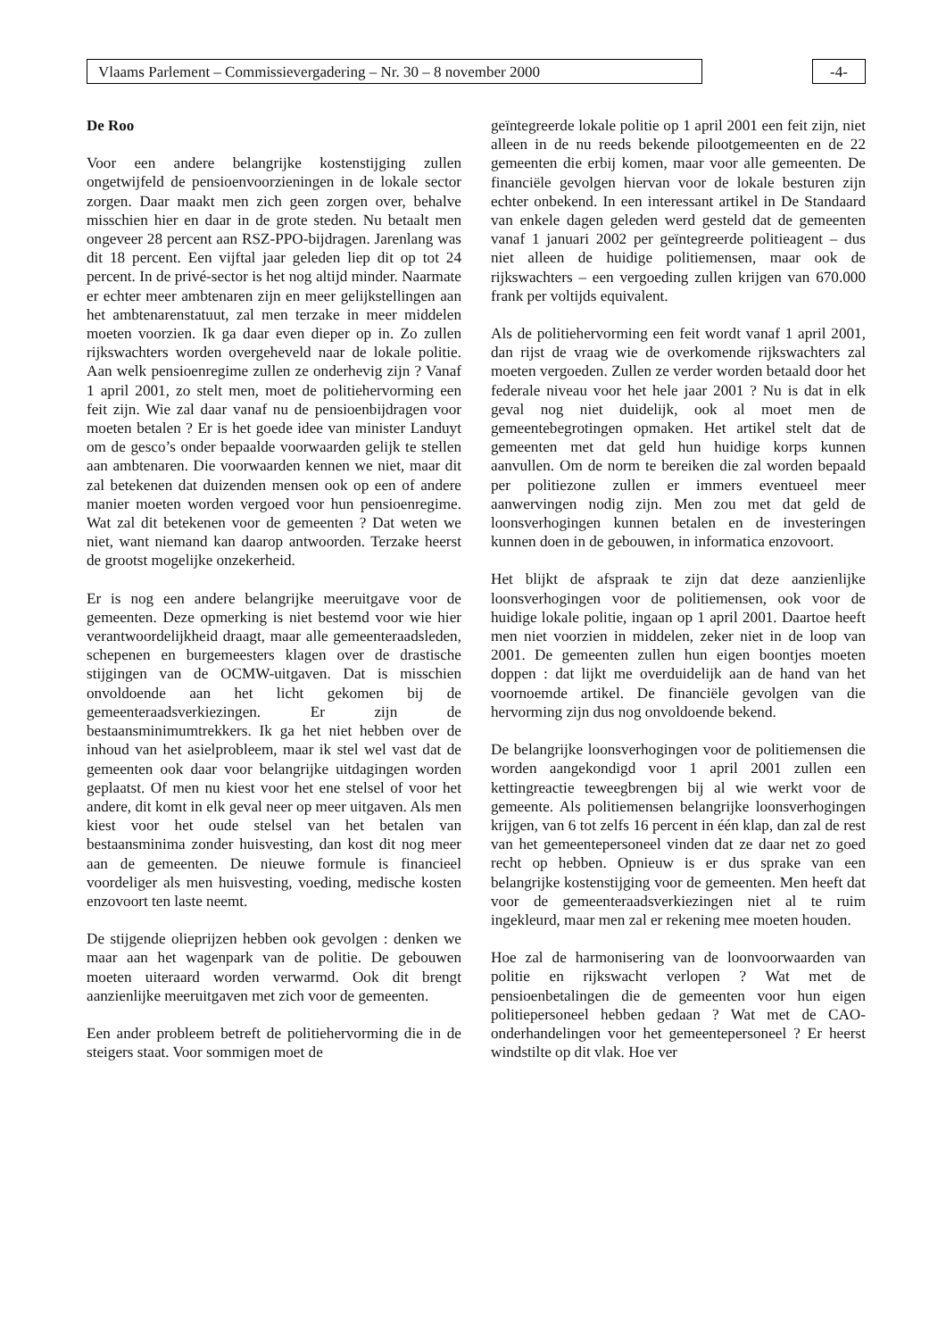Vlaams Parlement – Commissievergadering – Nr. 30 – 8 november 2000 -4-
De Roo
Voor een andere belangrijke kostenstijging zullen ongetwijfeld de pensioenvoorzieningen in de lokale sector zorgen. Daar maakt men zich geen zorgen over, behalve misschien hier en daar in de grote steden. Nu betaalt men ongeveer 28 percent aan RSZ-PPO-bijdragen. Jarenlang was dit 18 percent. Een vijftal jaar geleden liep dit op tot 24 percent. In de privé-sector is het nog altijd minder. Naarmate er echter meer ambtenaren zijn en meer gelijkstellingen aan het ambtenarenstatuut, zal men terzake in meer middelen moeten voorzien. Ik ga daar even dieper op in. Zo zullen rijkswachters worden overgeheveld naar de lokale politie. Aan welk pensioenregime zullen ze onderhevig zijn ? Vanaf 1 april 2001, zo stelt men, moet de politiehervorming een feit zijn. Wie zal daar vanaf nu de pensioenbijdragen voor moeten betalen ? Er is het goede idee van minister Landuyt om de gesco’s onder bepaalde voorwaarden gelijk te stellen aan ambtenaren. Die voorwaarden kennen we niet, maar dit zal betekenen dat duizenden mensen ook op een of andere manier moeten worden vergoed voor hun pensioenregime. Wat zal dit betekenen voor de gemeenten ? Dat weten we niet, want niemand kan daarop antwoorden. Terzake heerst de grootst mogelijke onzekerheid.
Er is nog een andere belangrijke meeruitgave voor de gemeenten. Deze opmerking is niet bestemd voor wie hier verantwoordelijkheid draagt, maar alle gemeenteraadsleden, schepenen en burgemeesters klagen over de drastische stijgingen van de OCMW-uitgaven. Dat is misschien onvoldoende aan het licht gekomen bij de gemeenteraadsverkiezingen. Er zijn de bestaansminimumtrekkers. Ik ga het niet hebben over de inhoud van het asielprobleem, maar ik stel wel vast dat de gemeenten ook daar voor belangrijke uitdagingen worden geplaatst. Of men nu kiest voor het ene stelsel of voor het andere, dit komt in elk geval neer op meer uitgaven. Als men kiest voor het oude stelsel van het betalen van bestaansminima zonder huisvesting, dan kost dit nog meer aan de gemeenten. De nieuwe formule is financieel voordeliger als men huisvesting, voeding, medische kosten enzovoort ten laste neemt.
De stijgende olieprijzen hebben ook gevolgen : denken we maar aan het wagenpark van de politie. De gebouwen moeten uiteraard worden verwarmd. Ook dit brengt aanzienlijke meeruitgaven met zich voor de gemeenten.
Een ander probleem betreft de politiehervorming die in de steigers staat. Voor sommigen moet de
geïntegreerde lokale politie op 1 april 2001 een feit zijn, niet alleen in de nu reeds bekende pilootgemeenten en de 22 gemeenten die erbij komen, maar voor alle gemeenten. De financiële gevolgen hiervan voor de lokale besturen zijn echter onbekend. In een interessant artikel in De Standaard van enkele dagen geleden werd gesteld dat de gemeenten vanaf 1 januari 2002 per geïntegreerde politieagent – dus niet alleen de huidige politiemensen, maar ook de rijkswachters – een vergoeding zullen krijgen van 670.000 frank per voltijds equivalent.
Als de politiehervorming een feit wordt vanaf 1 april 2001, dan rijst de vraag wie de overkomende rijkswachters zal moeten vergoeden. Zullen ze verder worden betaald door het federale niveau voor het hele jaar 2001 ? Nu is dat in elk geval nog niet duidelijk, ook al moet men de gemeentebegrotingen opmaken. Het artikel stelt dat de gemeenten met dat geld hun huidige korps kunnen aanvullen. Om de norm te bereiken die zal worden bepaald per politiezone zullen er immers eventueel meer aanwervingen nodig zijn. Men zou met dat geld de loonsverhogingen kunnen betalen en de investeringen kunnen doen in de gebouwen, in informatica enzovoort.
Het blijkt de afspraak te zijn dat deze aanzienlijke loonsverhogingen voor de politiemensen, ook voor de huidige lokale politie, ingaan op 1 april 2001. Daartoe heeft men niet voorzien in middelen, zeker niet in de loop van 2001. De gemeenten zullen hun eigen boontjes moeten doppen : dat lijkt me overduidelijk aan de hand van het voornoemde artikel. De financiële gevolgen van die hervorming zijn dus nog onvoldoende bekend.
De belangrijke loonsverhogingen voor de politiemensen die worden aangekondigd voor 1 april 2001 zullen een kettingreactie teweegbrengen bij al wie werkt voor de gemeente. Als politiemensen belangrijke loonsverhogingen krijgen, van 6 tot zelfs 16 percent in één klap, dan zal de rest van het gemeentepersoneel vinden dat ze daar net zo goed recht op hebben. Opnieuw is er dus sprake van een belangrijke kostenstijging voor de gemeenten. Men heeft dat voor de gemeenteraadsverkiezingen niet al te ruim ingekleurd, maar men zal er rekening mee moeten houden.
Hoe zal de harmonisering van de loonvoorwaarden van politie en rijkswacht verlopen ? Wat met de pensioenbetalingen die de gemeenten voor hun eigen politiepersoneel hebben gedaan ? Wat met de CAO-onderhandelingen voor het gemeentepersoneel ? Er heerst windstilte op dit vlak. Hoe ver